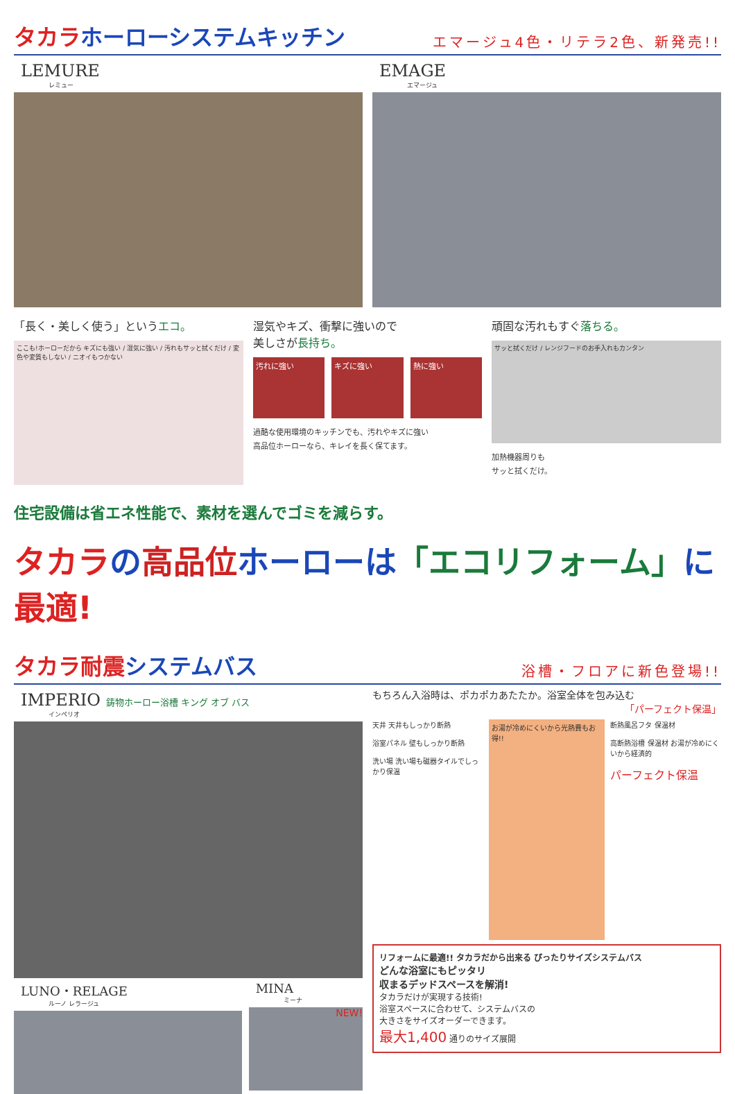タカラホーローシステムキッチン
エマージュ4色・リテラ2色、新発売!!
LEMURE
レミュー
EMAGE
エマージュ
「長く・美しく使う」というエコ。
ここも!ホーローだから キズにも強い / 湿気に強い / 汚れもサッと拭くだけ / 変色や変質もしない / ニオイもつかない
湿気やキズ、衝撃に強いので
美しさが長持ち。
汚れに強い
キズに強い 熱に強い
過酷な使用環境のキッチンでも、汚れやキズに強い
高品位ホーローなら、キレイを長く保てます。
頑固な汚れもすぐ落ちる。
サッと拭くだけ / レンジフードのお手入れもカンタン
加熱機器周りも
サッと拭くだけ。
住宅設備は省エネ性能で、素材を選んでゴミを減らす。
タカラの高品位ホーローは「エコリフォーム」に最適!
タカラ耐震システムバス
浴槽・フロアに新色登場!!
IMPERIO 鋳物ホーロー浴槽 キング オブ バス
インペリオ
LUNO・RELAGE
ルーノ レラージュ
MINA
ミーナ
NEW!
もちろん入浴時は、ポカポカあたたか。浴室全体を包み込む
「パーフェクト保温」
天井 天井もしっかり断熱
浴室パネル 壁もしっかり断熱
洗い場 洗い場も磁器タイルでしっかり保温
お湯が冷めにくいから光熱費もお得!!
断熱風呂フタ 保温材
高断熱浴槽 保温材 お湯が冷めにくいから経済的
パーフェクト保温
リフォームに最適!! タカラだから出来る ぴったりサイズシステムバス
どんな浴室にもピッタリ
収まるデッドスペースを解消!
タカラだけが実現する技術!
浴室スペースに合わせて、システムバスの
大きさをサイズオーダーできます。
最大1,400 通りのサイズ展開